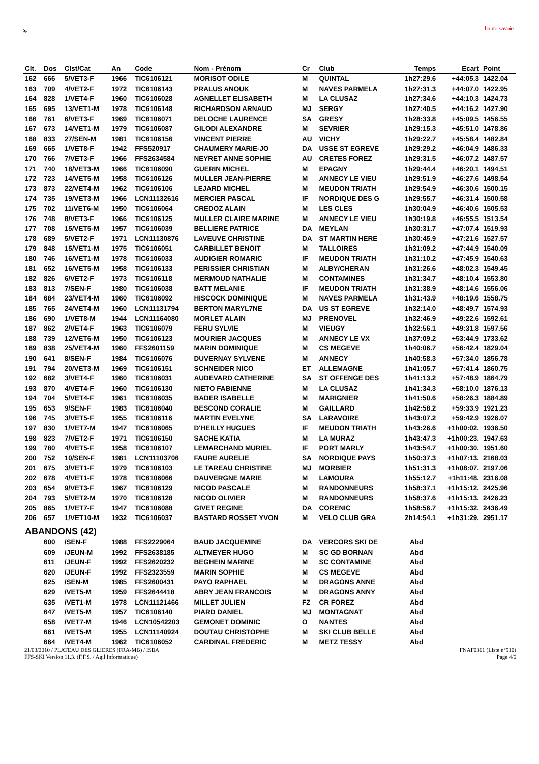⛷ haute savoie
| Clt. | Dos | Clst/Cat | An | Code | Nom - Prénom | Cr | Club | Temps | Ecart | Point |
| --- | --- | --- | --- | --- | --- | --- | --- | --- | --- | --- |
| 162 | 666 | 5/VET3-F | 1966 | TIC6106121 | MORISOT ODILE | M | QUINTAL | 1h27:29.6 | +44:05.3 | 1422.04 |
| 163 | 709 | 4/VET2-F | 1972 | TIC6106143 | PRALUS ANOUK | M | NAVES PARMELA | 1h27:31.3 | +44:07.0 | 1422.95 |
| 164 | 828 | 1/VET4-F | 1960 | TIC6106028 | AGNELLET ELISABETH | M | LA CLUSAZ | 1h27:34.6 | +44:10.3 | 1424.73 |
| 165 | 695 | 13/VET1-M | 1978 | TIC6106148 | RICHARDSON ARNAUD | MJ | SERGY | 1h27:40.5 | +44:16.2 | 1427.90 |
| 166 | 761 | 6/VET3-F | 1969 | TIC6106071 | DELOCHE LAURENCE | SA | GRESY | 1h28:33.8 | +45:09.5 | 1456.55 |
| 167 | 673 | 14/VET1-M | 1979 | TIC6106087 | GILODI ALEXANDRE | M | SEVRIER | 1h29:15.3 | +45:51.0 | 1478.86 |
| 168 | 833 | 27/SEN-M | 1981 | TIC6106156 | VINCENT PIERRE | AU | VICHY | 1h29:22.7 | +45:58.4 | 1482.84 |
| 169 | 665 | 1/VET8-F | 1942 | FFS520917 | CHAUMERY MARIE-JO | DA | USSE ST EGREVE | 1h29:29.2 | +46:04.9 | 1486.33 |
| 170 | 766 | 7/VET3-F | 1966 | FFS2634584 | NEYRET ANNE SOPHIE | AU | CRETES FOREZ | 1h29:31.5 | +46:07.2 | 1487.57 |
| 171 | 740 | 18/VET3-M | 1966 | TIC6106090 | GUERIN MICHEL | M | EPAGNY | 1h29:44.4 | +46:20.1 | 1494.51 |
| 172 | 723 | 14/VET5-M | 1958 | TIC6106126 | MULLER JEAN-PIERRE | M | ANNECY LE VIEU | 1h29:51.9 | +46:27.6 | 1498.54 |
| 173 | 873 | 22/VET4-M | 1962 | TIC6106106 | LEJARD MICHEL | M | MEUDON TRIATH | 1h29:54.9 | +46:30.6 | 1500.15 |
| 174 | 735 | 19/VET3-M | 1966 | LCN11132616 | MERCIER PASCAL | IF | NORDIQUE DES G | 1h29:55.7 | +46:31.4 | 1500.58 |
| 175 | 702 | 11/VET6-M | 1950 | TIC6106064 | CREDOZ ALAIN | M | LES CLES | 1h30:04.9 | +46:40.6 | 1505.53 |
| 176 | 748 | 8/VET3-F | 1966 | TIC6106125 | MULLER CLAIRE MARINE | M | ANNECY LE VIEU | 1h30:19.8 | +46:55.5 | 1513.54 |
| 177 | 708 | 15/VET5-M | 1957 | TIC6106039 | BELLIERE PATRICE | DA | MEYLAN | 1h30:31.7 | +47:07.4 | 1519.93 |
| 178 | 689 | 5/VET2-F | 1971 | LCN11130876 | LAVEUVE CHRISTINE | DA | ST MARTIN HERE | 1h30:45.9 | +47:21.6 | 1527.57 |
| 179 | 848 | 15/VET1-M | 1975 | TIC6106051 | CARBILLET BENOIT | M | TALLOIRES | 1h31:09.2 | +47:44.9 | 1540.09 |
| 180 | 746 | 16/VET1-M | 1978 | TIC6106033 | AUDIGIER ROMARIC | IF | MEUDON TRIATH | 1h31:10.2 | +47:45.9 | 1540.63 |
| 181 | 652 | 16/VET5-M | 1958 | TIC6106133 | PERISSIER CHRISTIAN | M | ALBY/CHERAN | 1h31:26.6 | +48:02.3 | 1549.45 |
| 182 | 826 | 6/VET2-F | 1973 | TIC6106118 | MERMOUD NATHALIE | M | CONTAMINES | 1h31:34.7 | +48:10.4 | 1553.80 |
| 183 | 813 | 7/SEN-F | 1980 | TIC6106038 | BATT MELANIE | IF | MEUDON TRIATH | 1h31:38.9 | +48:14.6 | 1556.06 |
| 184 | 684 | 23/VET4-M | 1960 | TIC6106092 | HISCOCK DOMINIQUE | M | NAVES PARMELA | 1h31:43.9 | +48:19.6 | 1558.75 |
| 185 | 765 | 24/VET4-M | 1960 | LCN11131794 | BERTON MARYL7NE | DA | US ST EGREVE | 1h32:14.0 | +48:49.7 | 1574.93 |
| 186 | 690 | 1/VET8-M | 1944 | LCN11164080 | MORLET ALAIN | MJ | PRENOVEL | 1h32:46.9 | +49:22.6 | 1592.61 |
| 187 | 862 | 2/VET4-F | 1963 | TIC6106079 | FERU SYLVIE | M | VIEUGY | 1h32:56.1 | +49:31.8 | 1597.56 |
| 188 | 739 | 12/VET6-M | 1950 | TIC6106123 | MOURIER JACQUES | M | ANNECY LE VX | 1h37:09.2 | +53:44.9 | 1733.62 |
| 189 | 838 | 25/VET4-M | 1960 | FFS2601159 | MARIN DOMINIQUE | M | CS MEGEVE | 1h40:06.7 | +56:42.4 | 1829.04 |
| 190 | 641 | 8/SEN-F | 1984 | TIC6106076 | DUVERNAY SYLVENE | M | ANNECY | 1h40:58.3 | +57:34.0 | 1856.78 |
| 191 | 794 | 20/VET3-M | 1969 | TIC6106151 | SCHNEIDER NICO | ET | ALLEMAGNE | 1h41:05.7 | +57:41.4 | 1860.75 |
| 192 | 682 | 3/VET4-F | 1960 | TIC6106031 | AUDEVARD CATHERINE | SA | ST OFFENGE DES | 1h41:13.2 | +57:48.9 | 1864.79 |
| 193 | 870 | 4/VET4-F | 1960 | TIC6106130 | NIETO FABIENNE | M | LA CLUSAZ | 1h41:34.3 | +58:10.0 | 1876.13 |
| 194 | 704 | 5/VET4-F | 1961 | TIC6106035 | BADER ISABELLE | M | MARIGNIER | 1h41:50.6 | +58:26.3 | 1884.89 |
| 195 | 653 | 9/SEN-F | 1983 | TIC6106040 | BESCOND CORALIE | M | GAILLARD | 1h42:58.2 | +59:33.9 | 1921.23 |
| 196 | 745 | 3/VET5-F | 1955 | TIC6106116 | MARTIN EVELYNE | SA | LARAVOIRE | 1h43:07.2 | +59:42.9 | 1926.07 |
| 197 | 830 | 1/VET7-M | 1947 | TIC6106065 | D'HEILLY HUGUES | IF | MEUDON TRIATH | 1h43:26.6 | +1h00:02. | 1936.50 |
| 198 | 823 | 7/VET2-F | 1971 | TIC6106150 | SACHE KATIA | M | LA MURAZ | 1h43:47.3 | +1h00:23. | 1947.63 |
| 199 | 780 | 4/VET5-F | 1958 | TIC6106107 | LEMARCHAND MURIEL | IF | PORT MARLY | 1h43:54.7 | +1h00:30. | 1951.60 |
| 200 | 752 | 10/SEN-F | 1981 | LCN11103706 | FAURE AURELIE | SA | NORDIQUE PAYS | 1h50:37.3 | +1h07:13. | 2168.03 |
| 201 | 675 | 3/VET1-F | 1979 | TIC6106103 | LE TAREAU CHRISTINE | MJ | MORBIER | 1h51:31.3 | +1h08:07. | 2197.06 |
| 202 | 678 | 4/VET1-F | 1978 | TIC6106066 | DAUVERGNE MARIE | M | LAMOURA | 1h55:12.7 | +1h11:48. | 2316.08 |
| 203 | 654 | 9/VET3-F | 1967 | TIC6106129 | NICOD PASCALE | M | RANDONNEURS | 1h58:37.1 | +1h15:12. | 2425.96 |
| 204 | 793 | 5/VET2-M | 1970 | TIC6106128 | NICOD OLIVIER | M | RANDONNEURS | 1h58:37.6 | +1h15:13. | 2426.23 |
| 205 | 865 | 1/VET7-F | 1947 | TIC6106088 | GIVET REGINE | DA | CORENIC | 1h58:56.7 | +1h15:32. | 2436.49 |
| 206 | 657 | 1/VET10-M | 1932 | TIC6106037 | BASTARD ROSSET YVON | M | VELO CLUB GRA | 2h14:54.1 | +1h31:29. | 2951.17 |
| ABANDONS (42) | | | | | | | | | | |
| | 600 | /SEN-F | 1988 | FFS2229064 | BAUD JACQUEMINE | DA | VERCORS SKI DE | Abd | | |
| | 609 | /JEUN-M | 1992 | FFS2638185 | ALTMEYER HUGO | M | SC GD BORNAN | Abd | | |
| | 611 | /JEUN-F | 1992 | FFS2620232 | BEGHEIN MARINE | M | SC CONTAMINE | Abd | | |
| | 620 | /JEUN-F | 1992 | FFS2323559 | MARIN SOPHIE | M | CS MEGEVE | Abd | | |
| | 625 | /SEN-M | 1985 | FFS2600431 | PAYO RAPHAEL | M | DRAGONS ANNE | Abd | | |
| | 629 | /VET5-M | 1959 | FFS2644418 | ABRY JEAN FRANCOIS | M | DRAGONS ANNY | Abd | | |
| | 635 | /VET1-M | 1978 | LCN11121466 | MILLET JULIEN | FZ | CR FOREZ | Abd | | |
| | 647 | /VET5-M | 1957 | TIC6106140 | PIARD DANIEL | MJ | MONTAGNAT | Abd | | |
| | 658 | /VET7-M | 1946 | LCN10542203 | GEMONET DOMINIC | O | NANTES | Abd | | |
| | 661 | /VET5-M | 1955 | LCN11140924 | DOUTAU CHRISTOPHE | M | SKI CLUB BELLE | Abd | | |
| | 664 | /VET4-M | 1962 | TIC6106052 | CARDINAL FREDERIC | M | METZ TESSY | Abd | | |
21/03/2010 / PLATEAU DES GLIERES (FRA-MB) / ISBA FNAF0361 (Liste n°510)
FFS-SKI Version 11.3. (F.F.S. / Agil Informatique) Page 4/6